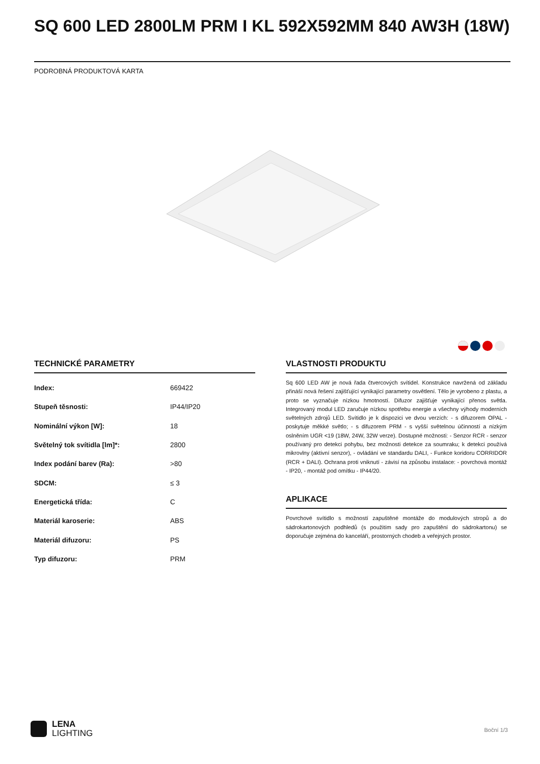SQ 600 LED 2800LM PRM I KL 592X592MM 840 AW3H (18W)
PODROBNÁ PRODUKTOVÁ KARTA
TECHNICKÉ PARAMETRY
| Index: | 669422 |
| Stupeň těsnosti: | IP44/IP20 |
| Nominální výkon [W]: | 18 |
| Světelný tok svítidla [lm]*: | 2800 |
| Index podání barev (Ra): | >80 |
| SDCM: | ≤ 3 |
| Energetická třída: | C |
| Materiál karoserie: | ABS |
| Materiál difuzoru: | PS |
| Typ difuzoru: | PRM |
VLASTNOSTI PRODUKTU
Sq 600 LED AW je nová řada čtvercových svítidel. Konstrukce navržená od základu přináší nová řešení zajišťující vynikající parametry osvětlení. Tělo je vyrobeno z plastu, a proto se vyznačuje nízkou hmotností. Difuzor zajišťuje vynikající přenos světla. Integrovaný modul LED zaručuje nízkou spotřebu energie a všechny výhody moderních světelných zdrojů LED. Svítidlo je k dispozici ve dvou verzích: - s difuzorem OPAL - poskytuje měkké světlo; - s difuzorem PRM - s vyšší světelnou účinností a nízkým oslněním UGR <19 (18W, 24W, 32W verze). Dostupné možnosti: - Senzor RCR - senzor používaný pro detekci pohybu, bez možnosti detekce za soumraku; k detekci používá mikrovlny (aktivní senzor), - ovládání ve standardu DALI, - Funkce koridoru CORRIDOR (RCR + DALI). Ochrana proti vniknutí - závisí na způsobu instalace: - povrchová montáž - IP20, - montáž pod omítku - IP44/20.
APLIKACE
Povrchové svítidlo s možností zapuštěné montáže do modulových stropů a do sádrokartonových podhledů (s použitím sady pro zapuštění do sádrokartonu) se doporučuje zejména do kanceláří, prostorných chodeb a veřejných prostor.
LENA
LIGHTING
Boční 1/3